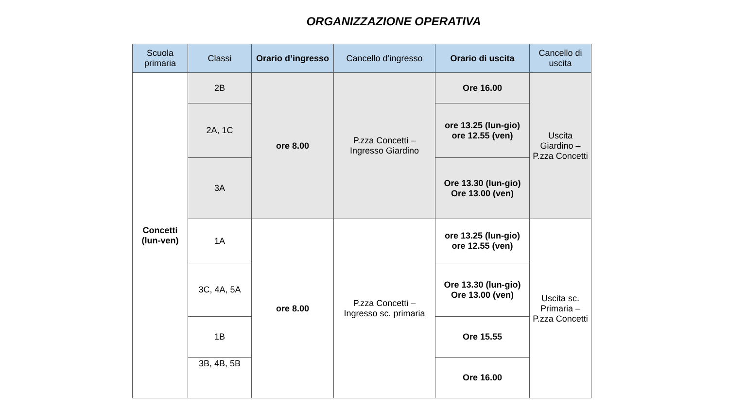ORGANIZZAZIONE OPERATIVA
| Scuola primaria | Classi | Orario d’ingresso | Cancello d’ingresso | Orario di uscita | Cancello di uscita |
| --- | --- | --- | --- | --- | --- |
| Concetti (lun-ven) | 2B | ore 8.00 | P.zza Concetti – Ingresso Giardino | Ore 16.00 | Uscita Giardino – P.zza Concetti |
| | 2A, 1C | | | ore 13.25 (lun-gio) ore 12.55 (ven) | |
| | 3A | | | Ore 13.30 (lun-gio) Ore 13.00 (ven) | |
| | 1A | ore 8.00 | P.zza Concetti – Ingresso sc. primaria | ore 13.25 (lun-gio) ore 12.55 (ven) | Uscita sc. Primaria – P.zza Concetti |
| | 3C, 4A, 5A | | | Ore 13.30 (lun-gio) Ore 13.00 (ven) | |
| | 1B | | | Ore 15.55 | |
| | 3B, 4B, 5B | | | Ore 16.00 | |